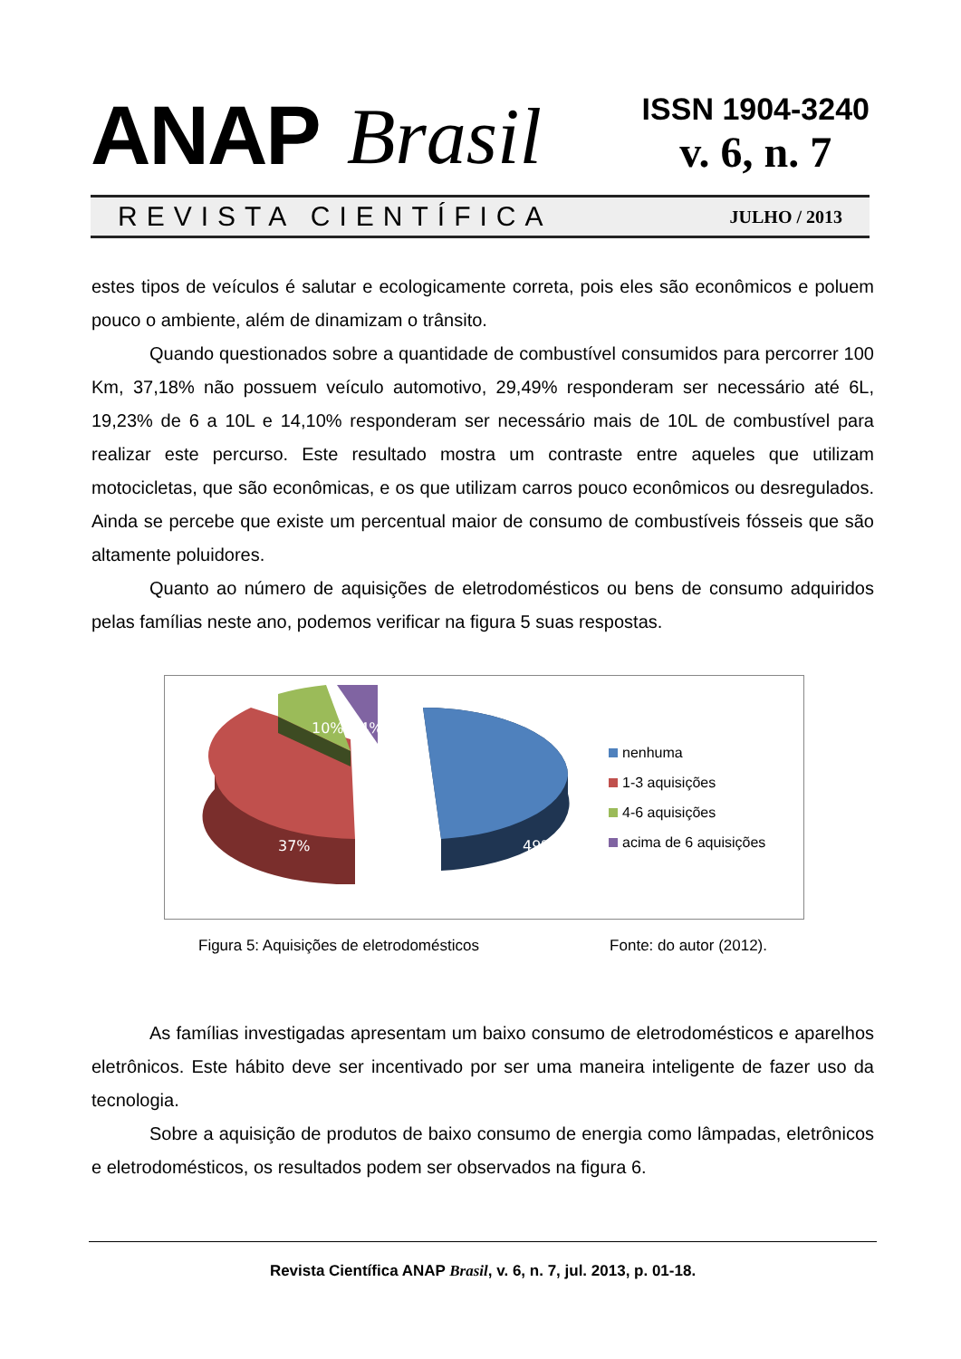ANAP Brasil
ISSN 1904-3240
v. 6, n. 7
REVISTA CIENTÍFICA JULHO / 2013
estes tipos de veículos é salutar e ecologicamente correta, pois eles são econômicos e poluem pouco o ambiente, além de dinamizam o trânsito.
Quando questionados sobre a quantidade de combustível consumidos para percorrer 100 Km, 37,18% não possuem veículo automotivo, 29,49% responderam ser necessário até 6L, 19,23% de 6 a 10L e 14,10% responderam ser necessário mais de 10L de combustível para realizar este percurso. Este resultado mostra um contraste entre aqueles que utilizam motocicletas, que são econômicas, e os que utilizam carros pouco econômicos ou desregulados. Ainda se percebe que existe um percentual maior de consumo de combustíveis fósseis que são altamente poluidores.
Quanto ao número de aquisições de eletrodomésticos ou bens de consumo adquiridos pelas famílias neste ano, podemos verificar na figura 5 suas respostas.
37%
49%
10%
4%
nenhuma
1-3 aquisições
4-6 aquisições
acima de 6 aquisições
Figura 5: Aquisições de eletrodomésticos Fonte: do autor (2012).
As famílias investigadas apresentam um baixo consumo de eletrodomésticos e aparelhos eletrônicos. Este hábito deve ser incentivado por ser uma maneira inteligente de fazer uso da tecnologia.
Sobre a aquisição de produtos de baixo consumo de energia como lâmpadas, eletrônicos e eletrodomésticos, os resultados podem ser observados na figura 6.
Revista Científica ANAP Brasil, v. 6, n. 7, jul. 2013, p. 01-18.